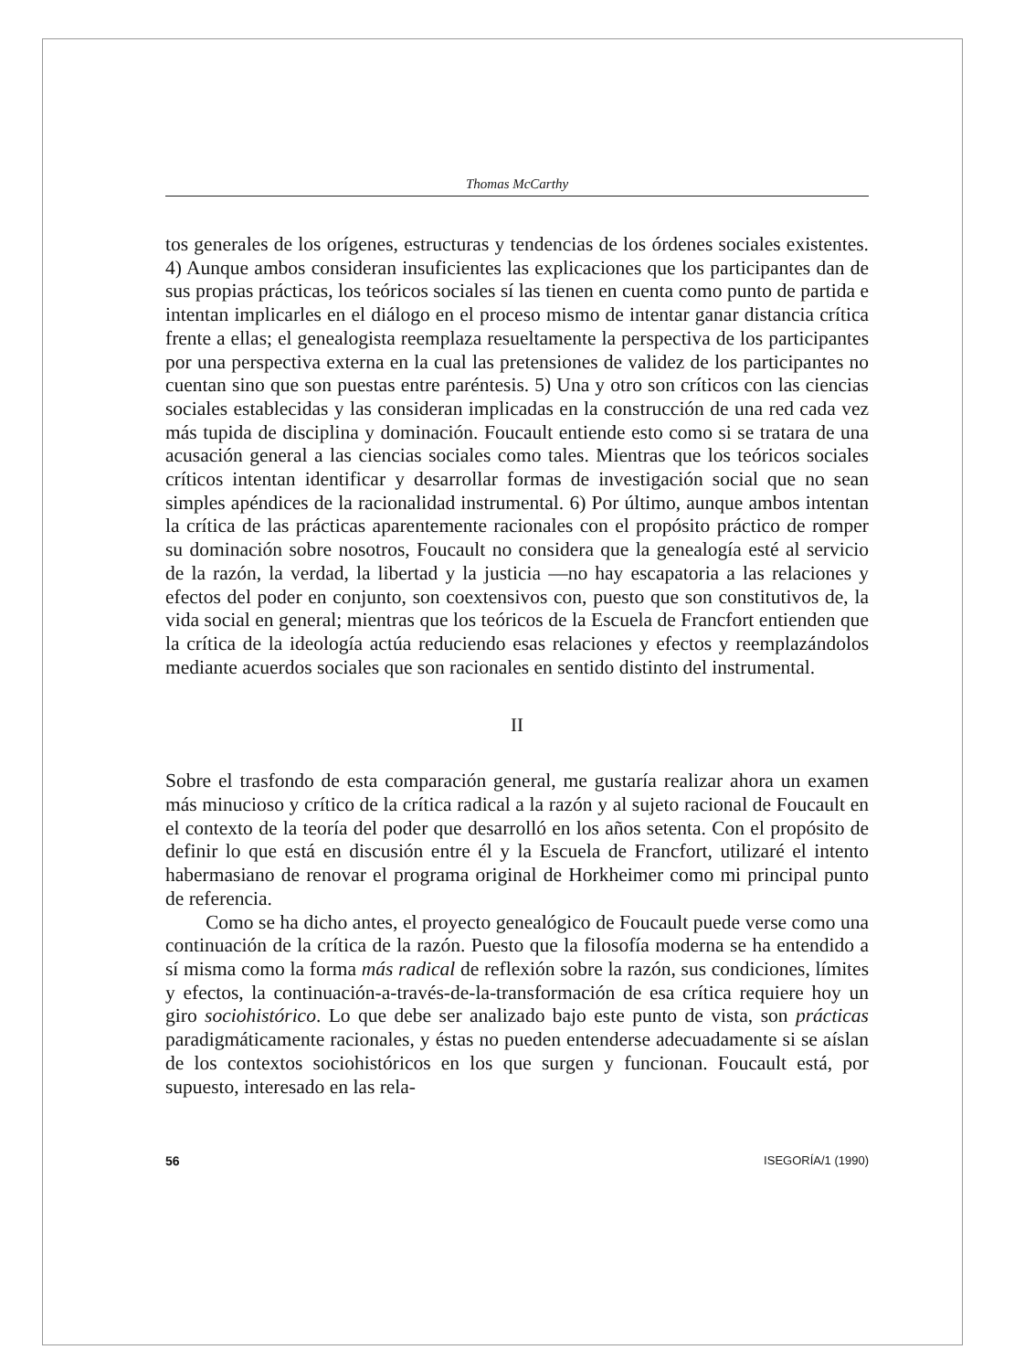Thomas McCarthy
tos generales de los orígenes, estructuras y tendencias de los órdenes sociales existentes. 4) Aunque ambos consideran insuficientes las explicaciones que los participantes dan de sus propias prácticas, los teóricos sociales sí las tienen en cuenta como punto de partida e intentan implicarles en el diálogo en el proceso mismo de intentar ganar distancia crítica frente a ellas; el genealogista reemplaza resueltamente la perspectiva de los participantes por una perspectiva externa en la cual las pretensiones de validez de los participantes no cuentan sino que son puestas entre paréntesis. 5) Una y otro son críticos con las ciencias sociales establecidas y las consideran implicadas en la construcción de una red cada vez más tupida de disciplina y dominación. Foucault entiende esto como si se tratara de una acusación general a las ciencias sociales como tales. Mientras que los teóricos sociales críticos intentan identificar y desarrollar formas de investigación social que no sean simples apéndices de la racionalidad instrumental. 6) Por último, aunque ambos intentan la crítica de las prácticas aparentemente racionales con el propósito práctico de romper su dominación sobre nosotros, Foucault no considera que la genealogía esté al servicio de la razón, la verdad, la libertad y la justicia —no hay escapatoria a las relaciones y efectos del poder en conjunto, son coextensivos con, puesto que son constitutivos de, la vida social en general; mientras que los teóricos de la Escuela de Francfort entienden que la crítica de la ideología actúa reduciendo esas relaciones y efectos y reemplazándolos mediante acuerdos sociales que son racionales en sentido distinto del instrumental.
II
Sobre el trasfondo de esta comparación general, me gustaría realizar ahora un examen más minucioso y crítico de la crítica radical a la razón y al sujeto racional de Foucault en el contexto de la teoría del poder que desarrolló en los años setenta. Con el propósito de definir lo que está en discusión entre él y la Escuela de Francfort, utilizaré el intento habermasiano de renovar el programa original de Horkheimer como mi principal punto de referencia.
Como se ha dicho antes, el proyecto genealógico de Foucault puede verse como una continuación de la crítica de la razón. Puesto que la filosofía moderna se ha entendido a sí misma como la forma más radical de reflexión sobre la razón, sus condiciones, límites y efectos, la continuación-a-través-de-la-transformación de esa crítica requiere hoy un giro sociohistórico. Lo que debe ser analizado bajo este punto de vista, son prácticas paradigmáticamente racionales, y éstas no pueden entenderse adecuadamente si se aíslan de los contextos sociohistóricos en los que surgen y funcionan. Foucault está, por supuesto, interesado en las rela-
56 ISEGORÍA/1 (1990)